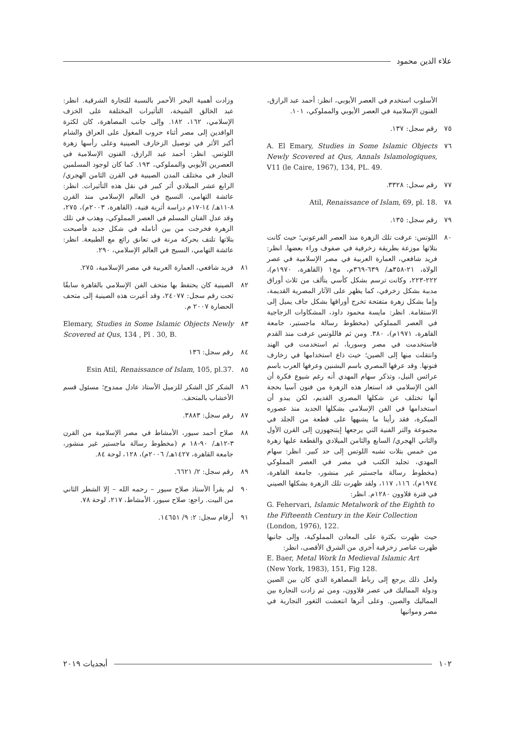علاء الدين محمود
الأسلوب استخدم في العصر الأيوبي، انظر: أحمد عبد الرازق، الفنون الإسلامية في العصر الأيوبي والمملوكي، ١٠١.
٧٥ رقم سجل: ١٣٧.
٧٦ A. El Emary, Studies in Some Islamic Objects Newly Scovered at Qus, Annals Islamologiques, V11 (le Caire, 1967), 134, PL. 49.
٧٧ رقم سجل: ٣٣٢٨.
٧٨ Atil, Renaissance of Islam, 69, pl. 18.
٧٩ رقم سجل: ١٣٥.
٨٠ اللوتس: عرفت تلك الزهرة منذ العصر الفرعوني؛ حيث كانت بتلاتها موزعة بطريقة زخرفية في صفوف وراء بعضها. انظر: فريد شافعي، العمارة العربية في مصر الإسلامية في عصر الولاة، ٢١-٣٥٨هـ/ ٦٣٩-٣٦٩م، مج١ (القاهرة، ١٩٧٠م)، ٢٢٢-٢٢٣، وكانت ترسم بشكل كأسي يتألف من ثلاث أوراق مدببة بشكل زخرفي، كما يظهر على الآثار المصرية القديمة، وإما بشكل زهرة متفتحة تخرج أوراقها بشكل جاف يميل إلى الاستقامة. انظر: مايسة محمود داود، المشكاوات الزجاجية في العصر المملوكي (مخطوط رسالة ماجستير، جامعة القاهرة، ١٩٧١م)، ٣٨٠. ومن ثم فاللوتس عرفت منذ القدم فاستخدمت في مصر وسوريا، ثم استخدمت في الهند وانتقلت منها إلى الصين؛ حيث ذاع استخدامها في زخارف فنونها. وقد عرفها المصري باسم البشنين وعرفها العرب باسم عرائس النيل، وتذكر سهام المهدي أنه رغم شيوع فكرة أن الفن الإسلامي قد استعار هذه الزهرة من فنون آسيا بحجة أنها تختلف عن شكلها المصري القديم، لكن يبدو أن استخدامها في الفن الإسلامي بشكلها الجديد منذ عصوره المبكرة، فقد رأينا ما يشبهها على قطعة من الجلد في مجموعة والتر الفنية التي يرجعها إيتنجهوزن إلى القرن الأول والثاني الهجري/ السابع والثامن الميلادي والقطعة عليها زهرة من خمس بتلات تشبه اللوتس إلى حد كبير. انظر: سهام المهدي، تجليد الكتب في مصر في العصر المملوكي (مخطوط رسالة ماجستير غير منشور، جامعة القاهرة، ١٩٧٤م)، ١١٦، ١١٧، ولقد ظهرت تلك الزهرة بشكلها الصيني في فترة قلاوون ١٢٨٠م. انظر:
G. Fehervari, Islamic Metalwork of the Eighth to the Fifteenth Century in the Keir Collection (London, 1976), 122.
حيث ظهرت بكثرة على المعادن المملوكية، وإلى جانبها ظهرت عناصر زخرفية أخرى من الشرق الأقصى، انظر:
E. Baer, Metal Work In Medieval Islamic Art (New York, 1983), 151, Fig 128.
ولعل ذلك يرجع إلى رباط المصاهرة الذي كان بين الصين ودولة المماليك في عصر قلاوون، ومن ثم زادت التجارة بين المماليك والصين. وعلى أثرها انتعشت الثغور التجارية في مصر وموانيها
وزادت أهمية البحر الأحمر بالنسبة للتجارة الشرقية. انظر: عبد الخالق الشيخة، التأثيرات المختلفة على الخزف الإسلامي، ١٦٢، ١٨٢. وإلى جانب المصاهرة، كان لكثرة الوافدين إلى مصر أثناء حروب المغول على العراق والشام أكبر الأثر في توصيل الزخارف الصينية وعلى رأسها زهرة اللوتس. انظر: أحمد عبد الرازق، الفنون الإسلامية في العصرين الأيوبي والمملوكي، ١٩٣. كما كان لوجود المسلمين التجار في مختلف المدن الصينية في القرن الثامن الهجري/ الرابع عشر الميلادي أثر كبير في نقل هذه التأثيرات. انظر: عائشة التهامي، النسيج في العالم الإسلامي منذ القرن ٨-١١هـ/ ١٤-١٧م دراسة أثرية فنية، (القاهرة، ٢٠٠٣م)، ٢٧٥، وقد عدل الفنان المسلم في العصر المملوكي، وهذب في تلك الزهرة فخرجت من بين أنامله في شكل جديد فأصبحت بتلاتها تلتف بحركة مرنة في تعانق رائع مع الطبيعة. انظر: عائشة التهامي، النسيج في العالم الإسلامي، ٢٩٠.
٨١ فريد شافعي، العمارة العربية في مصر الإسلامية، ٢٧٥.
٨٢ الصينية كان يحتفظ بها متحف الفن الإسلامي بالقاهرة سابقًا تحت رقم سجل: ٢٤٠٧٧، وقد أعيرت هذه الصينية إلى متحف الحضارة ٢٠٠٧ م.
٨٣ Elemary, Studies in Some Islamic Objects Newly Scovered at Qus, 134 , Pl . 30, B.
٨٤ رقم سجل: ١٣٦
٨٥ Esin Atil, Renaissance of Islam, 105, pl.37.
٨٦ الشكر كل الشكر للزميل الأستاذ عادل ممدوح؛ مسئول قسم الأخشاب بالمتحف.
٨٧ رقم سجل: ٣٨٨٣.
٨٨ صلاح أحمد سيور، الأمشاط في مصر الإسلامية من القرن ٣-١٢هـ/ ٩٠-١٨ م (مخطوط رسالة ماجستير غير منشور، جامعة القاهرة، ١٤٢٧هـ/ ٢٠٠٦م)، ١٢٨، لوحة ٨٤.
٨٩ رقم سجل: ٢/ ٦٦٢١.
٩٠ لم يقرأ الأستاذ صلاح سيور – رحمه الله – إلا الشطر الثاني من البيت. راجع: صلاح سيور، الأمشاط، ٢١٧، لوحة ٧٨.
٩١ أرقام سجل: ٢: ٩/ ١٤٦٥١.
١٠٢ أبجديات ٢٠١٩